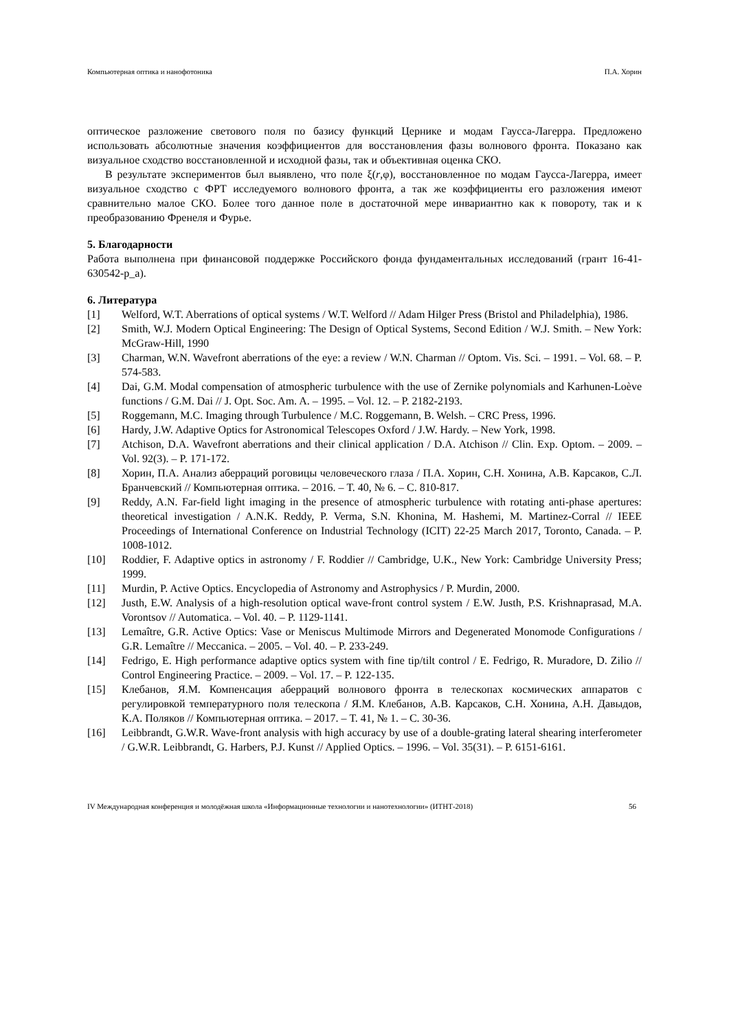Компьютерная оптика и нанофотоника П.А. Хорин
оптическое разложение светового поля по базису функций Цернике и модам Гаусса-Лагерра. Предложено использовать абсолютные значения коэффициентов для восстановления фазы волнового фронта. Показано как визуальное сходство восстановленной и исходной фазы, так и объективная оценка СКО.
В результате экспериментов был выявлено, что поле ξ(r,φ), восстановленное по модам Гаусса-Лагерра, имеет визуальное сходство с ФРТ исследуемого волнового фронта, а так же коэффициенты его разложения имеют сравнительно малое СКО. Более того данное поле в достаточной мере инвариантно как к повороту, так и к преобразованию Френеля и Фурье.
5. Благодарности
Работа выполнена при финансовой поддержке Российского фонда фундаментальных исследований (грант 16-41-630542-р_а).
6. Литература
[1] Welford, W.T. Aberrations of optical systems / W.T. Welford // Adam Hilger Press (Bristol and Philadelphia), 1986.
[2] Smith, W.J. Modern Optical Engineering: The Design of Optical Systems, Second Edition / W.J. Smith. – New York: McGraw-Hill, 1990
[3] Charman, W.N. Wavefront aberrations of the eye: a review / W.N. Charman // Optom. Vis. Sci. – 1991. – Vol. 68. – P. 574-583.
[4] Dai, G.M. Modal compensation of atmospheric turbulence with the use of Zernike polynomials and Karhunen-Loève functions / G.M. Dai // J. Opt. Soc. Am. A. – 1995. – Vol. 12. – P. 2182-2193.
[5] Roggemann, M.C. Imaging through Turbulence / M.C. Roggemann, B. Welsh. – CRC Press, 1996.
[6] Hardy, J.W. Adaptive Optics for Astronomical Telescopes Oxford / J.W. Hardy. – New York, 1998.
[7] Atchison, D.A. Wavefront aberrations and their clinical application / D.A. Atchison // Clin. Exp. Optom. – 2009. – Vol. 92(3). – P. 171-172.
[8] Хорин, П.А. Анализ аберраций роговицы человеческого глаза / П.А. Хорин, С.Н. Хонина, А.В. Карсаков, С.Л. Бранчевский // Компьютерная оптика. – 2016. – Т. 40, № 6. – С. 810-817.
[9] Reddy, A.N. Far-field light imaging in the presence of atmospheric turbulence with rotating anti-phase apertures: theoretical investigation / A.N.K. Reddy, P. Verma, S.N. Khonina, M. Hashemi, M. Martinez-Corral // IEEE Proceedings of International Conference on Industrial Technology (ICIT) 22-25 March 2017, Toronto, Canada. – P. 1008-1012.
[10] Roddier, F. Adaptive optics in astronomy / F. Roddier // Cambridge, U.K., New York: Cambridge University Press; 1999.
[11] Murdin, P. Active Optics. Encyclopedia of Astronomy and Astrophysics / P. Murdin, 2000.
[12] Justh, E.W. Analysis of a high-resolution optical wave-front control system / E.W. Justh, P.S. Krishnaprasad, M.A. Vorontsov // Automatica. – Vol. 40. – P. 1129-1141.
[13] Lemaître, G.R. Active Optics: Vase or Meniscus Multimode Mirrors and Degenerated Monomode Configurations / G.R. Lemaître // Meccanica. – 2005. – Vol. 40. – P. 233-249.
[14] Fedrigo, E. High performance adaptive optics system with fine tip/tilt control / E. Fedrigo, R. Muradore, D. Zilio // Control Engineering Practice. – 2009. – Vol. 17. – P. 122-135.
[15] Клебанов, Я.М. Компенсация аберраций волнового фронта в телескопах космических аппаратов с регулировкой температурного поля телескопа / Я.М. Клебанов, А.В. Карсаков, С.Н. Хонина, А.Н. Давыдов, К.А. Поляков // Компьютерная оптика. – 2017. – Т. 41, № 1. – С. 30-36.
[16] Leibbrandt, G.W.R. Wave-front analysis with high accuracy by use of a double-grating lateral shearing interferometer / G.W.R. Leibbrandt, G. Harbers, P.J. Kunst // Applied Optics. – 1996. – Vol. 35(31). – P. 6151-6161.
IV Международная конференция и молодёжная школа «Информационные технологии и нанотехнологии» (ИТНТ-2018) 56